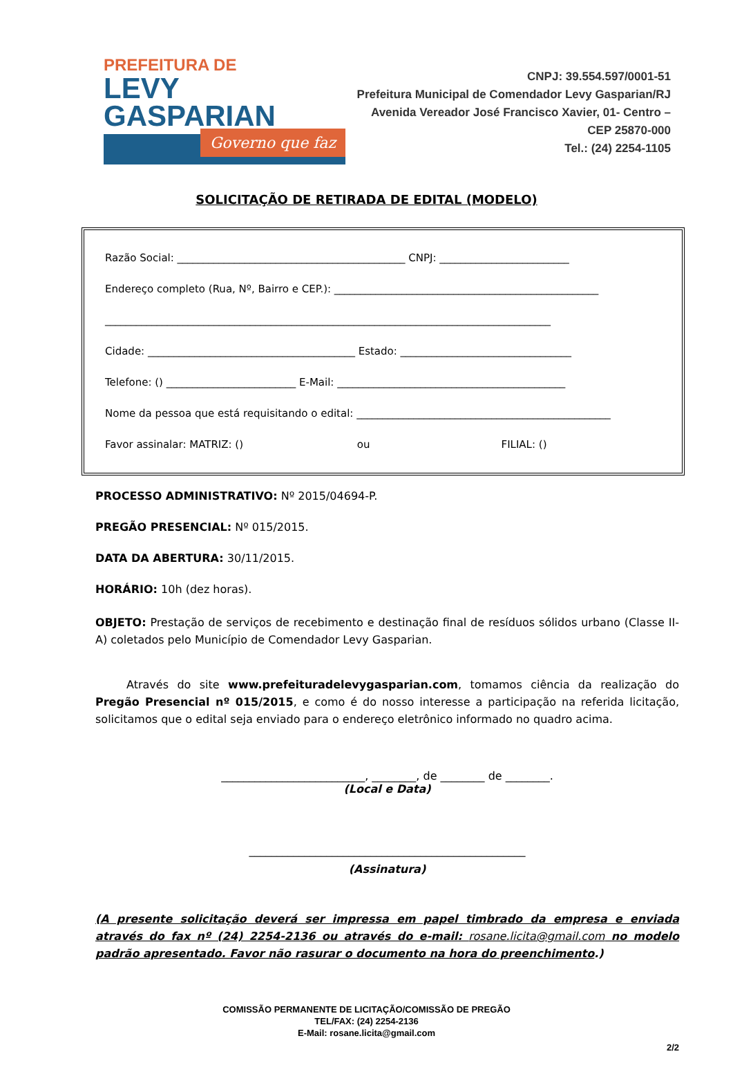PREFEITURA DE
LEVY GASPARIAN
Governo que faz
CNPJ: 39.554.597/0001-51
Prefeitura Municipal de Comendador Levy Gasparian/RJ
Avenida Vereador José Francisco Xavier, 01- Centro – CEP 25870-000
Tel.: (24) 2254-1105
SOLICITAÇÃO DE RETIRADA DE EDITAL (MODELO)
Razão Social: ____________________________________________ CNPJ: _________________________
Endereço completo (Rua, Nº, Bairro e CEP.): ___________________________________________________
______________________________________________________________________________________
Cidade: ________________________________________ Estado: _________________________________
Telefone: () _________________________ E-Mail: ____________________________________________
Nome da pessoa que está requisitando o edital: _________________________________________________
Favor assinalar: MATRIZ: () ou FILIAL: ()
PROCESSO ADMINISTRATIVO: Nº 2015/04694-P.
PREGÃO PRESENCIAL: Nº 015/2015.
DATA DA ABERTURA: 30/11/2015.
HORÁRIO: 10h (dez horas).
OBJETO: Prestação de serviços de recebimento e destinação final de resíduos sólidos urbano (Classe II-A) coletados pelo Município de Comendador Levy Gasparian.
Através do site www.prefeituradelevygasparian.com, tomamos ciência da realização do Pregão Presencial nº 015/2015, e como é do nosso interesse a participação na referida licitação, solicitamos que o edital seja enviado para o endereço eletrônico informado no quadro acima.
__________________________, ________, de ________ de ________.
(Local e Data)
__________________________________________________
(Assinatura)
(A presente solicitação deverá ser impressa em papel timbrado da empresa e enviada através do fax nº (24) 2254-2136 ou através do e-mail: rosane.licita@gmail.com no modelo padrão apresentado. Favor não rasurar o documento na hora do preenchimento.)
COMISSÃO PERMANENTE DE LICITAÇÃO/COMISSÃO DE PREGÃO
TEL/FAX: (24) 2254-2136
E-Mail: rosane.licita@gmail.com
2/2